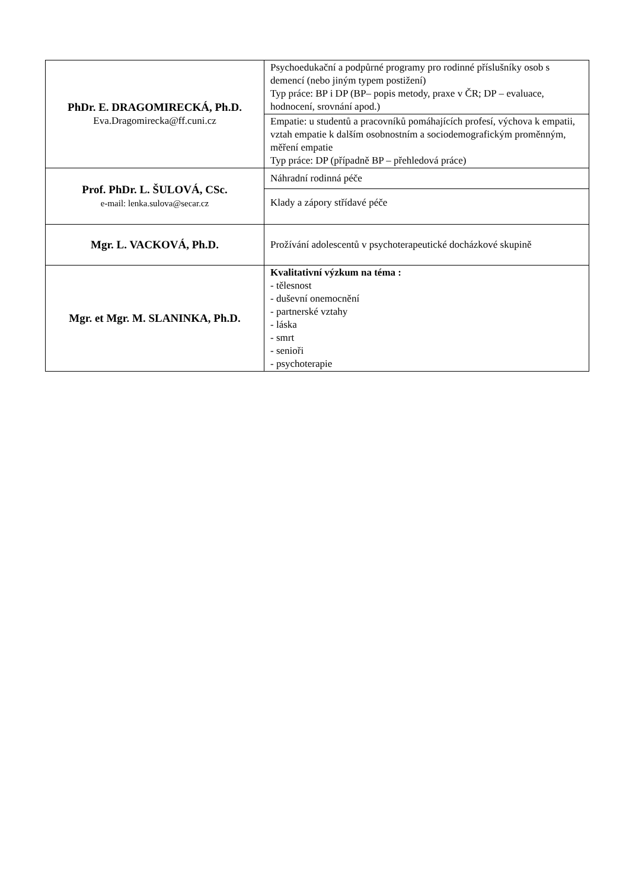| PhDr. E. DRAGOMIRECKÁ, Ph.D. Eva.Dragomirecka@ff.cuni.cz | Psychoedukační a podpůrné programy pro rodinné příslušníky osob s demencí (nebo jiným typem postižení) Typ práce: BP i DP (BP– popis metody, praxe v ČR; DP – evaluace, hodnocení, srovnání apod.) |
| | Empatie: u studentů a pracovníků pomáhajících profesí, výchova k empatii, vztah empatie k dalším osobnostním a sociodemografickým proměnným, měření empatie Typ práce: DP (případně BP – přehledová práce) |
| Prof. PhDr. L. ŠULOVÁ, CSc. e-mail: lenka.sulova@secar.cz | Náhradní rodinná péče |
| | Klady a zápory střídavé péče |
| Mgr. L. VACKOVÁ, Ph.D. | Prožívání adolescentů v psychoterapeutické docházkové skupině |
| Mgr. et Mgr. M. SLANINKA, Ph.D. | Kvalitativní výzkum na téma : - tělesnost - duševní onemocnění - partnerské vztahy - láska - smrt - senioři - psychoterapie |